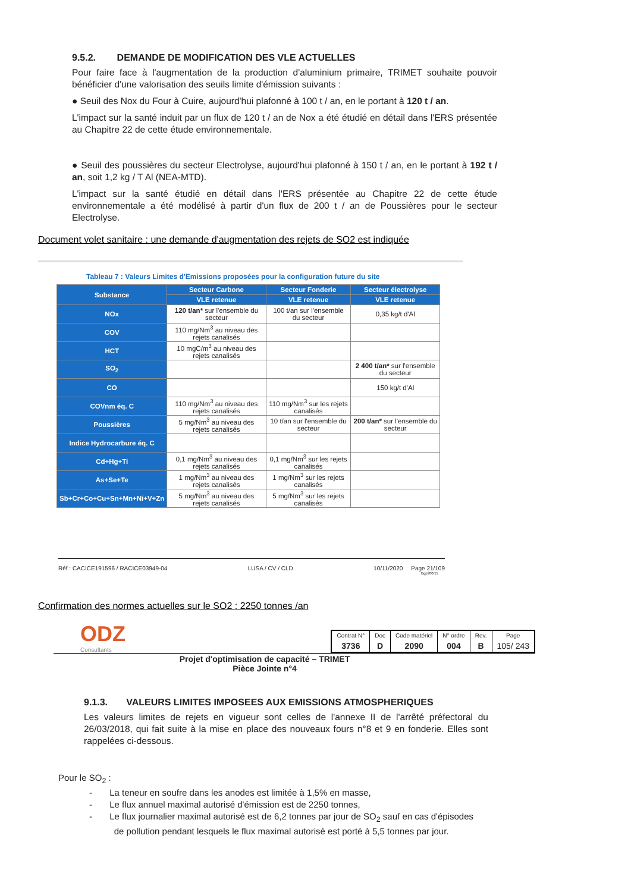9.5.2. DEMANDE DE MODIFICATION DES VLE ACTUELLES
Pour faire face à l'augmentation de la production d'aluminium primaire, TRIMET souhaite pouvoir bénéficier d'une valorisation des seuils limite d'émission suivants :
● Seuil des Nox du Four à Cuire, aujourd'hui plafonné à 100 t / an, en le portant à 120 t / an.
L'impact sur la santé induit par un flux de 120 t / an de Nox a été étudié en détail dans l'ERS présentée au Chapitre 22 de cette étude environnementale.
● Seuil des poussières du secteur Electrolyse, aujourd'hui plafonné à 150 t / an, en le portant à 192 t / an, soit 1,2 kg / T Al (NEA-MTD).
L'impact sur la santé étudié en détail dans l'ERS présentée au Chapitre 22 de cette étude environnementale a été modélisé à partir d'un flux de 200 t / an de Poussières pour le secteur Electrolyse.
Document volet sanitaire : une demande d'augmentation des rejets de SO2 est indiquée
Tableau 7 : Valeurs Limites d'Emissions proposées pour la configuration future du site
| Substance | Secteur Carbone | Secteur Fonderie | Secteur électrolyse |
| --- | --- | --- | --- |
| | VLE retenue | VLE retenue | VLE retenue |
| NOx | 120 t/an* sur l'ensemble du secteur | 100 t/an sur l'ensemble du secteur | 0,35 kg/t d'Al |
| COV | 110 mg/Nm<sup>3</sup> au niveau des rejets canalisés | | |
| HCT | 10 mgC/m<sup>3</sup> au niveau des rejets canalisés | | |
| SO<sub>2</sub> | | | 2 400 t/an* sur l'ensemble du secteur |
| CO | | | 150 kg/t d'Al |
| COVnm éq. C | 110 mg/Nm<sup>3</sup> au niveau des rejets canalisés | 110 mg/Nm<sup>3</sup> sur les rejets canalisés | |
| Poussières | 5 mg/Nm<sup>3</sup> au niveau des rejets canalisés | 10 t/an sur l'ensemble du secteur | 200 t/an* sur l'ensemble du secteur |
| Indice Hydrocarbure éq. C | | | |
| Cd+Hg+Ti | 0,1 mg/Nm<sup>3</sup> au niveau des rejets canalisés | 0,1 mg/Nm<sup>3</sup> sur les rejets canalisés | |
| As+Se+Te | 1 mg/Nm<sup>3</sup> au niveau des rejets canalisés | 1 mg/Nm<sup>3</sup> sur les rejets canalisés | |
| Sb+Cr+Co+Cu+Sn+Mn+Ni+V+Zn | 5 mg/Nm<sup>3</sup> au niveau des rejets canalisés | 5 mg/Nm<sup>3</sup> sur les rejets canalisés | |
Réf : CACICE191596 / RACICE03949-04 LUSA / CV / CLD 10/11/2020 Page 21/109
Bgp200/11
Confirmation des normes actuelles sur le SO2 : 2250 tonnes /an
ODZ
Consultants
| Contrat N° | Doc | Code matériel | N° ordre | Rev. | Page |
| 3736 | D | 2090 | 004 | B | 105/ 243 |
Projet d'optimisation de capacité – TRIMET
Pièce Jointe n°4
9.1.3. VALEURS LIMITES IMPOSEES AUX EMISSIONS ATMOSPHERIQUES
Les valeurs limites de rejets en vigueur sont celles de l'annexe II de l'arrêté préfectoral du 26/03/2018, qui fait suite à la mise en place des nouveaux fours n°8 et 9 en fonderie. Elles sont rappelées ci-dessous.
Pour le SO<sub>2</sub> :
- La teneur en soufre dans les anodes est limitée à 1,5% en masse,
- Le flux annuel maximal autorisé d'émission est de 2250 tonnes,
- Le flux journalier maximal autorisé est de 6,2 tonnes par jour de SO<sub>2</sub> sauf en cas d'épisodes
de pollution pendant lesquels le flux maximal autorisé est porté à 5,5 tonnes par jour.